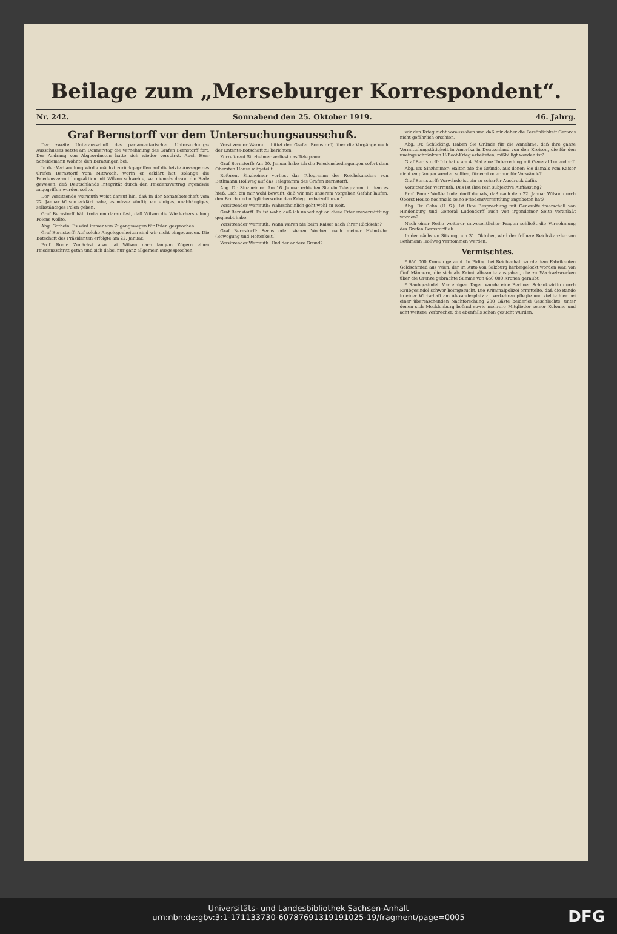Beilage zum „Merseburger Korrespondent“.
Nr. 242. Sonnabend den 25. Oktober 1919. 46. Jahrg.
Graf Bernstorff vor dem Untersuchungsausschuß.
Der zweite Unterausschuß des parlamentarischen Untersuchungs-Ausschusses setzte am Donnerstag die Vernehmung des Grafen Bernstorff fort. Der Andrang von Abgeordneten hatte sich wieder verstärkt. Auch Herr Scheidemann wohnte den Beratungen bei.
In der Verhandlung wird zunächst zurückgegriffen auf die letzte Aussage des Grafen Bernstorff vom Mittwoch, worin er erklärt hat, solange die Friedensvermittlungsaktion mit Wilson schwebte, sei niemals davon die Rede gewesen, daß Deutschlands Integrität durch den Friedensvertrag irgendwie angegriffen werden sollte.
Der Vorsitzende Warmuth weist darauf hin, daß in der Senatsbotschaft vom 22. Januar Wilson erklärt habe, es müsse künftig ein einiges, unabhängiges, selbständiges Polen geben.
Graf Bernstorff hält trotzdem daran fest, daß Wilson die Wiederherstellung Polens wollte.
Abg. Gothein: Es wird immer von Zugangswegen für Polen gesprochen.
Graf Bernstorff: Auf solche Angelegenheiten sind wir nicht eingegangen. Die Botschaft des Präsidenten erfolgte am 22. Januar.
Prof. Bonn: Zunächst also hat Wilson nach langem Zögern einen Friedensschritt getan und sich dabei nur ganz allgemein ausgesprochen.
Vorsitzender Warmuth bittet den Grafen Bernstorff, über die Vorgänge nach der Entente-Botschaft zu berichten.
Korreferent Sinzheimer verliest das Telegramm.
Graf Bernstorff: Am 20. Januar habe ich die Friedensbedingungen sofort dem Obersten House mitgeteilt.
Referent Sinzheimer verliest das Telegramm des Reichskanzlers von Bethmann Hollweg auf das Telegramm des Grafen Bernstorff.
Abg. Dr. Sinzheimer: Am 16. Januar erhielten Sie ein Telegramm, in dem es hieß: „Ich bin mir wohl bewußt, daß wir mit unserem Vorgehen Gefahr laufen, den Bruch und möglicherweise den Krieg herbeizuführen.“
Vorsitzender Warmuth: Wahrscheinlich geht wohl zu weit.
Graf Bernstorff: Es ist wahr, daß ich unbedingt an diese Friedensvermittlung geglaubt habe.
Vorsitzender Warmuth: Wann waren Sie beim Kaiser nach Ihrer Rückkehr?
Graf Bernstorff: Sechs oder sieben Wochen nach meiner Heimkehr. (Bewegung und Heiterkeit.)
Vorsitzender Warmuth: Und der andere Grund?
wir den Krieg nicht voraussahen und daß mir daher die Persönlichkeit Gerards nicht gefährlich erschien.
Abg. Dr. Schücking: Haben Sie Gründe für die Annahme, daß Ihre ganze Vermittelungstätigkeit in Amerika in Deutschland von den Kreisen, die für den uneingeschränkten U-Boot-Krieg arbeiteten, mißbilligt worden ist?
Graf Bernstorff: Ich hatte am 4. Mai eine Unterredung mit General Ludendorff.
Abg. Dr. Sinzheimer: Halten Sie die Gründe, aus denen Sie damals vom Kaiser nicht empfangen werden sollten, für echt oder nur für Vorwände?
Graf Bernstorff: Vorwände ist ein zu scharfer Ausdruck dafür.
Vorsitzender Warmuth: Das ist Ihre rein subjektive Auffassung?
Prof. Bonn: Wußte Ludendorff damals, daß nach dem 22. Januar Wilson durch Oberst House nochmals seine Friedensvermittlung angeboten hat?
Abg. Dr. Cohn (U. S.): Ist Ihre Besprechung mit Generalfeldmarschall von Hindenburg und General Ludendorff auch von irgendeiner Seite veranlaßt worden?
Nach einer Reihe weiterer unwesentlicher Fragen schließt die Vernehmung des Grafen Bernstorff ab.
In der nächsten Sitzung, am 31. Oktober, wird der frühere Reichskanzler von Bethmann Hollweg vernommen werden.
Vermischtes.
* 650 000 Kronen geraubt. In Piding bei Reichenhall wurde dem Fabrikanten Goldschmied aus Wien, der im Auto von Salzburg herbeigelockt worden war, von fünf Männern, die sich als Kriminalbeamte ausgaben, die zu Wechselzwecken über die Grenze gebrachte Summe von 650 000 Kronen geraubt.
* Raubgesindel. Vor einigen Tagen wurde eine Berliner Schankwirtin durch Raubgesindel schwer heimgesucht. Die Kriminalpolizei ermittelte, daß die Bande in einer Wirtschaft am Alexanderplatz zu verkehren pflegte und stellte hier bei einer überraschenden Nachforschung 200 Gäste beiderlei Geschlechts, unter denen sich Mecklenburg befand sowie mehrere Mitglieder seiner Kolonne und acht weitere Verbrecher, die ebenfalls schon gesucht wurden.
Universitäts- und Landesbibliothek Sachsen-Anhalt
urn:nbn:de:gbv:3:1-171133730-60787691319191025-19/fragment/page=0005
DFG